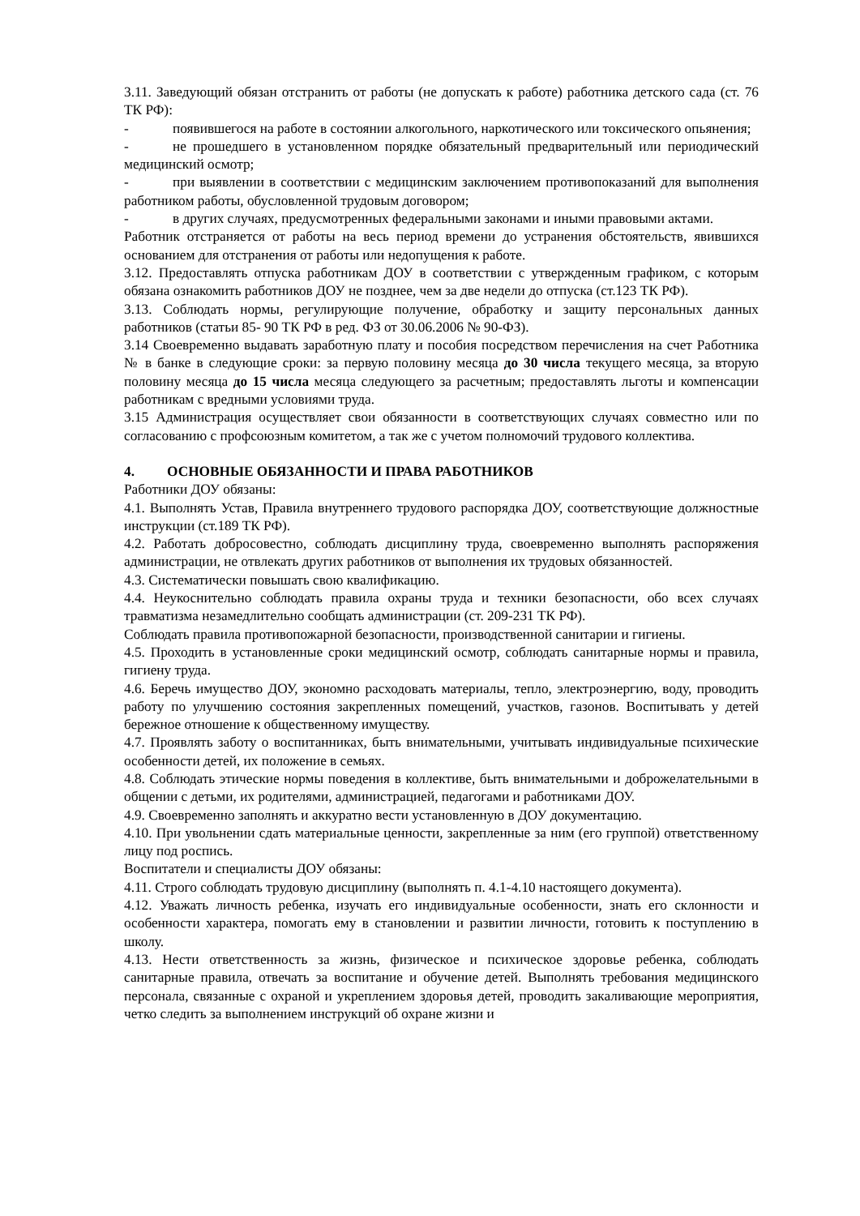3.11. Заведующий обязан отстранить от работы (не допускать к работе) работника детского сада (ст. 76 ТК РФ):
- появившегося на работе в состоянии алкогольного, наркотического или токсического опьянения;
- не прошедшего в установленном порядке обязательный предварительный или периодический медицинский осмотр;
- при выявлении в соответствии с медицинским заключением противопоказаний для выполнения работником работы, обусловленной трудовым договором;
- в других случаях, предусмотренных федеральными законами и иными правовыми актами.
Работник отстраняется от работы на весь период времени до устранения обстоятельств, явившихся основанием для отстранения от работы или недопущения к работе.
3.12. Предоставлять отпуска работникам ДОУ в соответствии с утвержденным графиком, с которым обязана ознакомить работников ДОУ не позднее, чем за две недели до отпуска (ст.123 ТК РФ).
3.13. Соблюдать нормы, регулирующие получение, обработку и защиту персональных данных работников (статьи 85- 90 ТК РФ в ред. ФЗ от 30.06.2006 № 90-ФЗ).
3.14 Своевременно выдавать заработную плату и пособия посредством перечисления на счет Работника № в банке в следующие сроки: за первую половину месяца до 30 числа текущего месяца, за вторую половину месяца до 15 числа месяца следующего за расчетным; предоставлять льготы и компенсации работникам с вредными условиями труда.
3.15 Администрация осуществляет свои обязанности в соответствующих случаях совместно или по согласованию с профсоюзным комитетом, а так же с учетом полномочий трудового коллектива.
4. ОСНОВНЫЕ ОБЯЗАННОСТИ И ПРАВА РАБОТНИКОВ
Работники ДОУ обязаны:
4.1. Выполнять Устав, Правила внутреннего трудового распорядка ДОУ, соответствующие должностные инструкции (ст.189 ТК РФ).
4.2. Работать добросовестно, соблюдать дисциплину труда, своевременно выполнять распоряжения администрации, не отвлекать других работников от выполнения их трудовых обязанностей.
4.3. Систематически повышать свою квалификацию.
4.4. Неукоснительно соблюдать правила охраны труда и техники безопасности, обо всех случаях травматизма незамедлительно сообщать администрации (ст. 209-231 ТК РФ).
Соблюдать правила противопожарной безопасности, производственной санитарии и гигиены.
4.5. Проходить в установленные сроки медицинский осмотр, соблюдать санитарные нормы и правила, гигиену труда.
4.6. Беречь имущество ДОУ, экономно расходовать материалы, тепло, электроэнергию, воду, проводить работу по улучшению состояния закрепленных помещений, участков, газонов. Воспитывать у детей бережное отношение к общественному имуществу.
4.7. Проявлять заботу о воспитанниках, быть внимательными, учитывать индивидуальные психические особенности детей, их положение в семьях.
4.8. Соблюдать этические нормы поведения в коллективе, быть внимательными и доброжелательными в общении с детьми, их родителями, администрацией, педагогами и работниками ДОУ.
4.9. Своевременно заполнять и аккуратно вести установленную в ДОУ документацию.
4.10. При увольнении сдать материальные ценности, закрепленные за ним (его группой) ответственному лицу под роспись.
Воспитатели и специалисты ДОУ обязаны:
4.11. Строго соблюдать трудовую дисциплину (выполнять п. 4.1-4.10 настоящего документа).
4.12. Уважать личность ребенка, изучать его индивидуальные особенности, знать его склонности и особенности характера, помогать ему в становлении и развитии личности, готовить к поступлению в школу.
4.13. Нести ответственность за жизнь, физическое и психическое здоровье ребенка, соблюдать санитарные правила, отвечать за воспитание и обучение детей. Выполнять требования медицинского персонала, связанные с охраной и укреплением здоровья детей, проводить закаливающие мероприятия, четко следить за выполнением инструкций об охране жизни и